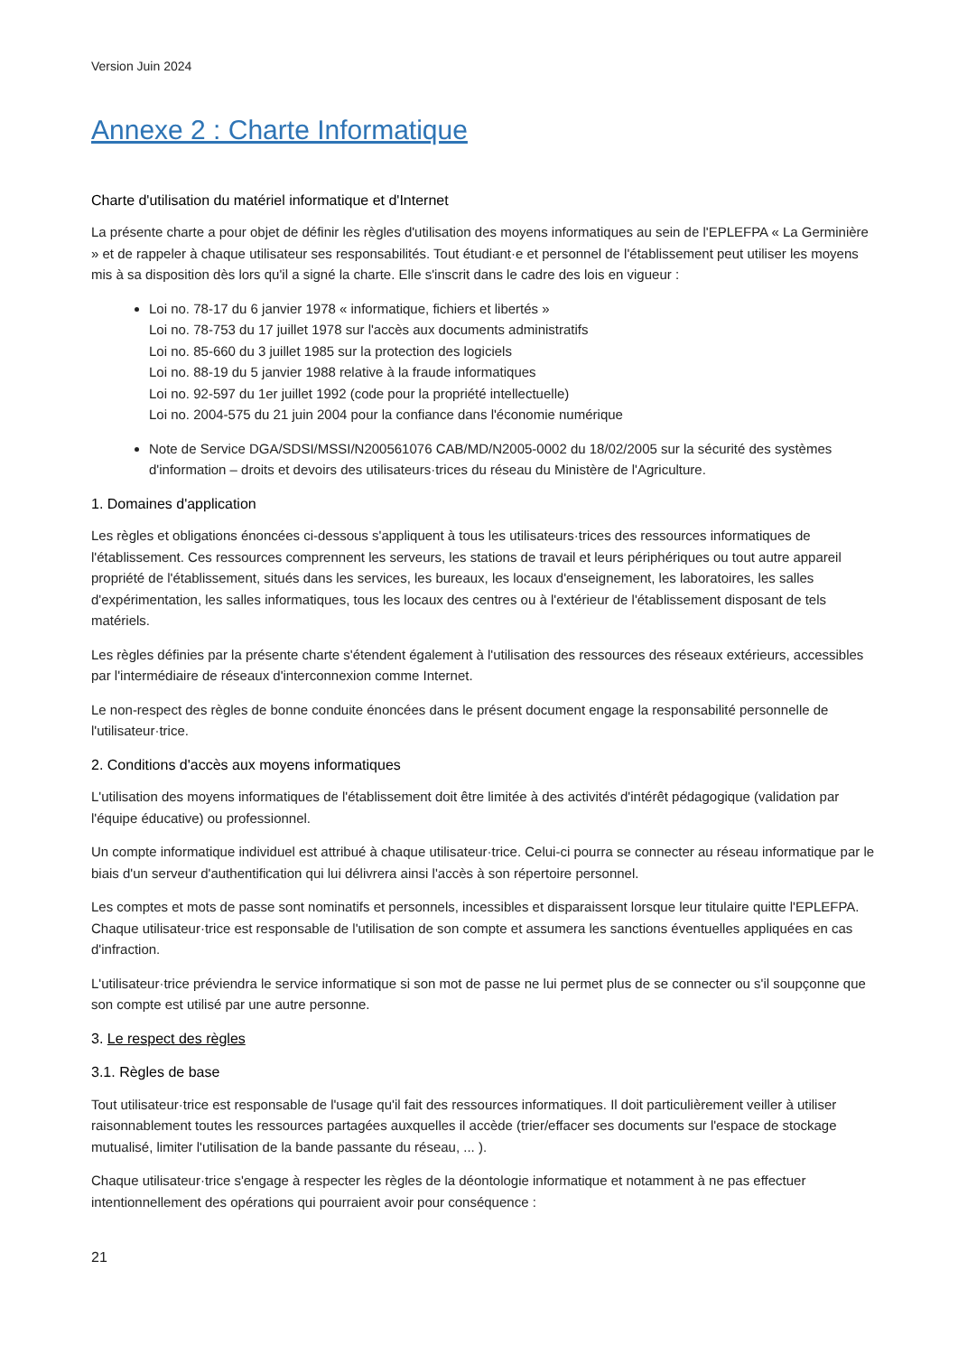Version Juin 2024
Annexe 2 : Charte Informatique
Charte d'utilisation du matériel informatique et d'Internet
La présente charte a pour objet de définir les règles d'utilisation des moyens informatiques au sein de l'EPLEFPA « La Germinière » et de rappeler à chaque utilisateur ses responsabilités. Tout étudiant·e et personnel de l'établissement peut utiliser les moyens mis à sa disposition dès lors qu'il a signé la charte. Elle s'inscrit dans le cadre des lois en vigueur :
Loi no. 78-17 du 6 janvier 1978 « informatique, fichiers et libertés »
Loi no. 78-753 du 17 juillet 1978 sur l'accès aux documents administratifs
Loi no. 85-660 du 3 juillet 1985 sur la protection des logiciels
Loi no. 88-19 du 5 janvier 1988 relative à la fraude informatiques
Loi no. 92-597 du 1er juillet 1992 (code pour la propriété intellectuelle)
Loi no. 2004-575 du 21 juin 2004 pour la confiance dans l'économie numérique
Note de Service DGA/SDSI/MSSI/N200561076 CAB/MD/N2005-0002 du 18/02/2005 sur la sécurité des systèmes d'information – droits et devoirs des utilisateurs·trices du réseau du Ministère de l'Agriculture.
1. Domaines d'application
Les règles et obligations énoncées ci-dessous s'appliquent à tous les utilisateurs·trices des ressources informatiques de l'établissement. Ces ressources comprennent les serveurs, les stations de travail et leurs périphériques ou tout autre appareil propriété de l'établissement, situés dans les services, les bureaux, les locaux d'enseignement, les laboratoires, les salles d'expérimentation, les salles informatiques, tous les locaux des centres ou à l'extérieur de l'établissement disposant de tels matériels.
Les règles définies par la présente charte s'étendent également à l'utilisation des ressources des réseaux extérieurs, accessibles par l'intermédiaire de réseaux d'interconnexion comme Internet.
Le non-respect des règles de bonne conduite énoncées dans le présent document engage la responsabilité personnelle de l'utilisateur·trice.
2. Conditions d'accès aux moyens informatiques
L'utilisation des moyens informatiques de l'établissement doit être limitée à des activités d'intérêt pédagogique (validation par l'équipe éducative) ou professionnel.
Un compte informatique individuel est attribué à chaque utilisateur·trice. Celui-ci pourra se connecter au réseau informatique par le biais d'un serveur d'authentification qui lui délivrera ainsi l'accès à son répertoire personnel.
Les comptes et mots de passe sont nominatifs et personnels, incessibles et disparaissent lorsque leur titulaire quitte l'EPLEFPA. Chaque utilisateur·trice est responsable de l'utilisation de son compte et assumera les sanctions éventuelles appliquées en cas d'infraction.
L'utilisateur·trice préviendra le service informatique si son mot de passe ne lui permet plus de se connecter ou s'il soupçonne que son compte est utilisé par une autre personne.
3. Le respect des règles
3.1. Règles de base
Tout utilisateur·trice est responsable de l'usage qu'il fait des ressources informatiques. Il doit particulièrement veiller à utiliser raisonnablement toutes les ressources partagées auxquelles il accède (trier/effacer ses documents sur l'espace de stockage mutualisé, limiter l'utilisation de la bande passante du réseau, ... ).
Chaque utilisateur·trice s'engage à respecter les règles de la déontologie informatique et notamment à ne pas effectuer intentionnellement des opérations qui pourraient avoir pour conséquence :
21